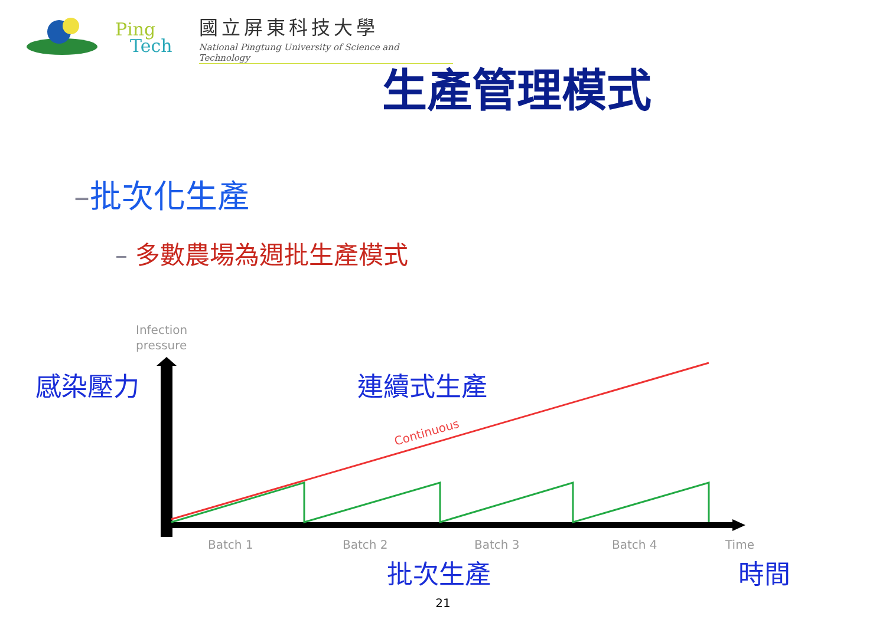Ping
Tech
國立屏東科技大學
National Pingtung University of Science and Technology
生產管理模式
–批次化生產
– 多數農場為週批生產模式
Infection
pressure
Continuous
Batch 1
Batch 2
Batch 3
Batch 4
Time
感染壓力 連續式生產
批次生產 時間
21